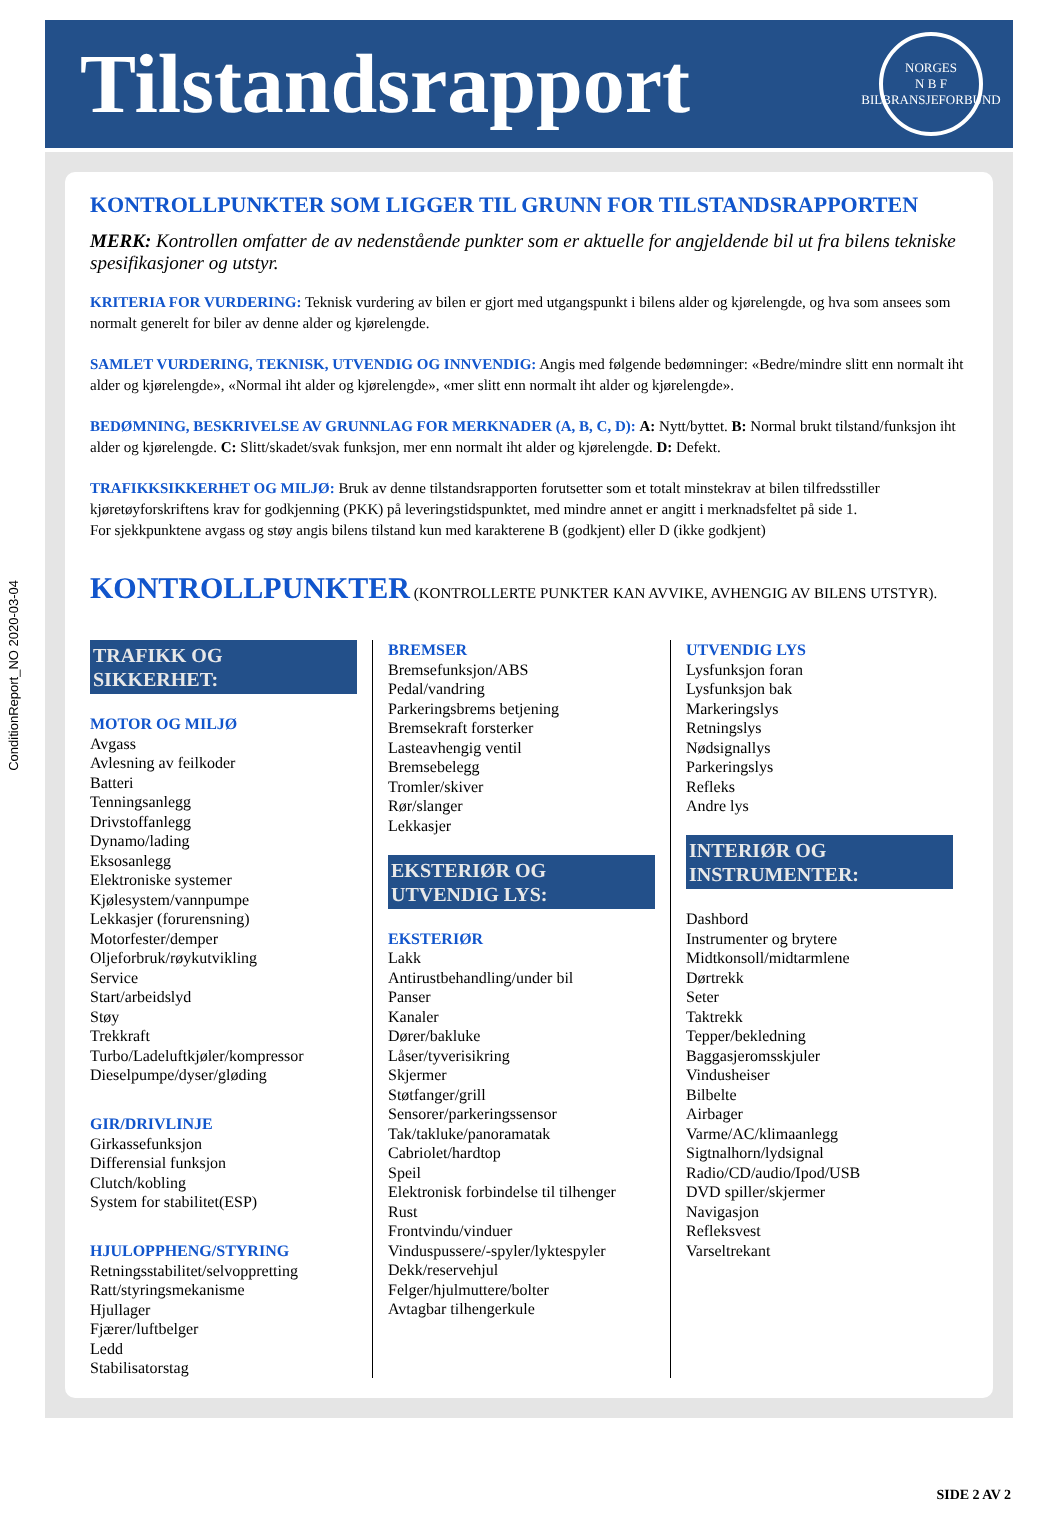ConditionReport_NO 2020-03-04
Tilstandsrapport
NORGES
N B F
BILBRANSJEFORBUND
KONTROLLPUNKTER SOM LIGGER TIL GRUNN FOR TILSTANDSRAPPORTEN
MERK: Kontrollen omfatter de av nedenstående punkter som er aktuelle for angjeldende bil ut fra bilens tekniske spesifikasjoner og utstyr.
KRITERIA FOR VURDERING: Teknisk vurdering av bilen er gjort med utgangspunkt i bilens alder og kjørelengde, og hva som ansees som normalt generelt for biler av denne alder og kjørelengde.
SAMLET VURDERING, TEKNISK, UTVENDIG OG INNVENDIG: Angis med følgende bedømninger: «Bedre/mindre slitt enn normalt iht alder og kjørelengde», «Normal iht alder og kjørelengde», «mer slitt enn normalt iht alder og kjørelengde».
BEDØMNING, BESKRIVELSE AV GRUNNLAG FOR MERKNADER (A, B, C, D): A: Nytt/byttet. B: Normal brukt tilstand/funksjon iht alder og kjørelengde. C: Slitt/skadet/svak funksjon, mer enn normalt iht alder og kjørelengde. D: Defekt.
TRAFIKKSIKKERHET OG MILJØ: Bruk av denne tilstandsrapporten forutsetter som et totalt minstekrav at bilen tilfredsstiller kjøretøyforskriftens krav for godkjenning (PKK) på leveringstidspunktet, med mindre annet er angitt i merknadsfeltet på side 1.
For sjekkpunktene avgass og støy angis bilens tilstand kun med karakterene B (godkjent) eller D (ikke godkjent)
KONTROLLPUNKTER (KONTROLLERTE PUNKTER KAN AVVIKE, AVHENGIG AV BILENS UTSTYR).
TRAFIKK OG
SIKKERHET:
MOTOR OG MILJØ
Avgass
Avlesning av feilkoder
Batteri
Tenningsanlegg
Drivstoffanlegg
Dynamo/lading
Eksosanlegg
Elektroniske systemer
Kjølesystem/vannpumpe
Lekkasjer (forurensning)
Motorfester/demper
Oljeforbruk/røykutvikling
Service
Start/arbeidslyd
Støy
Trekkraft
Turbo/Ladeluftkjøler/kompressor
Dieselpumpe/dyser/gløding
GIR/DRIVLINJE
Girkassefunksjon
Differensial funksjon
Clutch/kobling
System for stabilitet(ESP)
HJULOPPHENG/STYRING
Retningsstabilitet/selvoppretting
Ratt/styringsmekanisme
Hjullager
Fjærer/luftbelger
Ledd
Stabilisatorstag
BREMSER
Bremsefunksjon/ABS
Pedal/vandring
Parkeringsbrems betjening
Bremsekraft forsterker
Lasteavhengig ventil
Bremsebelegg
Tromler/skiver
Rør/slanger
Lekkasjer
EKSTERIØR OG
UTVENDIG LYS:
EKSTERIØR
Lakk
Antirustbehandling/under bil
Panser
Kanaler
Dører/bakluke
Låser/tyverisikring
Skjermer
Støtfanger/grill
Sensorer/parkeringssensor
Tak/takluke/panoramatak
Cabriolet/hardtop
Speil
Elektronisk forbindelse til tilhenger
Rust
Frontvindu/vinduer
Vinduspussere/-spyler/lyktespyler
Dekk/reservehjul
Felger/hjulmuttere/bolter
Avtagbar tilhengerkule
UTVENDIG LYS
Lysfunksjon foran
Lysfunksjon bak
Markeringslys
Retningslys
Nødsignallys
Parkeringslys
Refleks
Andre lys
INTERIØR OG
INSTRUMENTER:
Dashbord
Instrumenter og brytere
Midtkonsoll/midtarmlene
Dørtrekk
Seter
Taktrekk
Tepper/bekledning
Baggasjeromsskjuler
Vindusheiser
Bilbelte
Airbager
Varme/AC/klimaanlegg
Sigtnalhorn/lydsignal
Radio/CD/audio/Ipod/USB
DVD spiller/skjermer
Navigasjon
Refleksvest
Varseltrekant
SIDE 2 AV 2